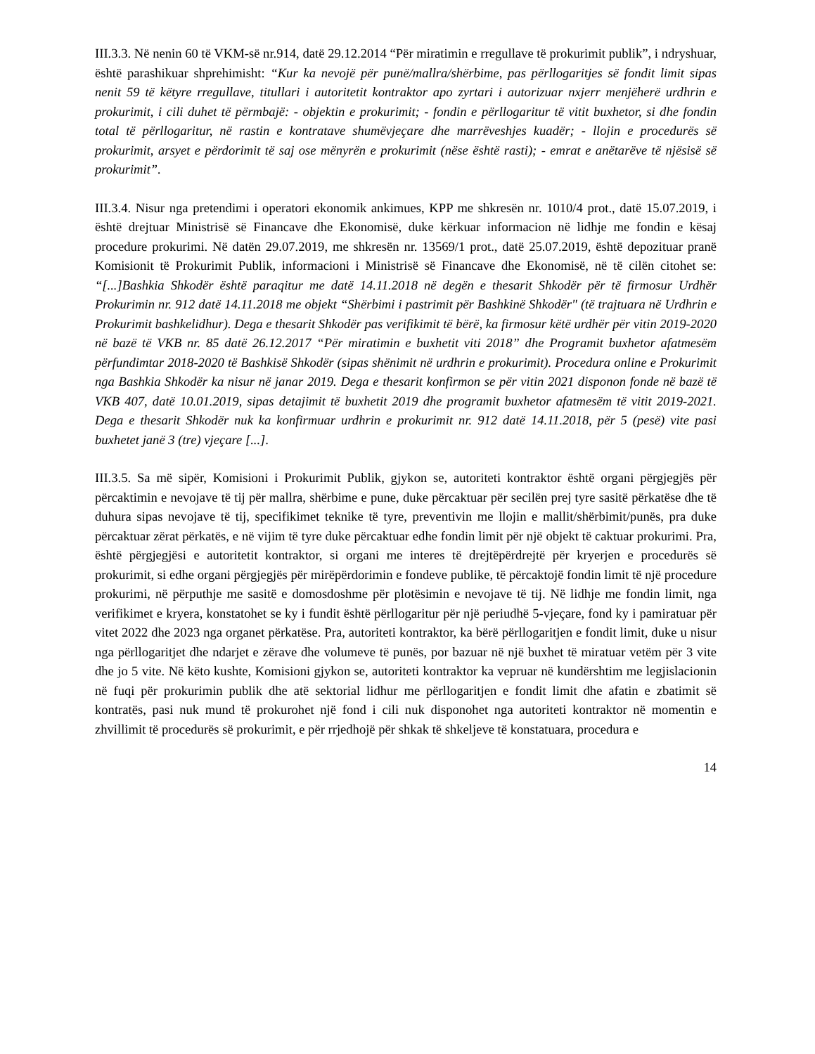III.3.3. Në nenin 60 të VKM-së nr.914, datë 29.12.2014 “Për miratimin e rregullave të prokurimit publik”, i ndryshuar, është parashikuar shprehimisht: “Kur ka nevojë për punë/mallra/shërbime, pas përllogaritjes së fondit limit sipas nenit 59 të këtyre rregullave, titullari i autoritetit kontraktor apo zyrtari i autorizuar nxjerr menjëherë urdhrin e prokurimit, i cili duhet të përmbajë: - objektin e prokurimit; - fondin e përllogaritur të vitit buxhetor, si dhe fondin total të përllogaritur, në rastin e kontratave shumëvjeçare dhe marrëveshjes kuadër; - llojin e procedurës së prokurimit, arsyet e përdorimit të saj ose mënyrën e prokurimit (nëse është rasti); - emrat e anëtarëve të njësisë së prokurimit”.
III.3.4. Nisur nga pretendimi i operatori ekonomik ankimues, KPP me shkresën nr. 1010/4 prot., datë 15.07.2019, i është drejtuar Ministrisë së Financave dhe Ekonomisë, duke kërkuar informacion në lidhje me fondin e kësaj procedure prokurimi. Në datën 29.07.2019, me shkresën nr. 13569/1 prot., datë 25.07.2019, është depozituar pranë Komisionit të Prokurimit Publik, informacioni i Ministrisë së Financave dhe Ekonomisë, në të cilën citohet se: “[...]Bashkia Shkodër është paraqitur me datë 14.11.2018 në degën e thesarit Shkodër për të firmosur Urdhër Prokurimin nr. 912 datë 14.11.2018 me objekt “Shërbimi i pastrimit për Bashkinë Shkodër" (të trajtuara në Urdhrin e Prokurimit bashkelidhur). Dega e thesarit Shkodër pas verifikimit të bërë, ka firmosur këtë urdhër për vitin 2019-2020 në bazë të VKB nr. 85 datë 26.12.2017 “Për miratimin e buxhetit viti 2018” dhe Programit buxhetor afatmesëm përfundimtar 2018-2020 të Bashkisë Shkodër (sipas shënimit në urdhrin e prokurimit). Procedura online e Prokurimit nga Bashkia Shkodër ka nisur në janar 2019. Dega e thesarit konfirmon se për vitin 2021 disponon fonde në bazë të VKB 407, datë 10.01.2019, sipas detajimit të buxhetit 2019 dhe programit buxhetor afatmesëm të vitit 2019-2021. Dega e thesarit Shkodër nuk ka konfirmuar urdhrin e prokurimit nr. 912 datë 14.11.2018, për 5 (pesë) vite pasi buxhetet janë 3 (tre) vjeçare [...].
III.3.5. Sa më sipër, Komisioni i Prokurimit Publik, gjykon se, autoriteti kontraktor është organi përgjegjës për përcaktimin e nevojave të tij për mallra, shërbime e pune, duke përcaktuar për secilën prej tyre sasitë përkatëse dhe të duhura sipas nevojave të tij, specifikimet teknike të tyre, preventivin me llojin e mallit/shërbimit/punës, pra duke përcaktuar zërat përkatës, e në vijim të tyre duke përcaktuar edhe fondin limit për një objekt të caktuar prokurimi. Pra, është përgjegjësi e autoritetit kontraktor, si organi me interes të drejtëpërdrejtë për kryerjen e procedurës së prokurimit, si edhe organi përgjegjës për mirëpërdorimin e fondeve publike, të përcaktojë fondin limit të një procedure prokurimi, në përputhje me sasitë e domosdoshme për plotësimin e nevojave të tij. Në lidhje me fondin limit, nga verifikimet e kryera, konstatohet se ky i fundit është përllogaritur për një periudhë 5-vjeçare, fond ky i pamiratuar për vitet 2022 dhe 2023 nga organet përkatëse. Pra, autoriteti kontraktor, ka bërë përllogaritjen e fondit limit, duke u nisur nga përllogaritjet dhe ndarjet e zërave dhe volumeve të punës, por bazuar në një buxhet të miratuar vetëm për 3 vite dhe jo 5 vite. Në këto kushte, Komisioni gjykon se, autoriteti kontraktor ka vepruar në kundërshtim me legjislacionin në fuqi për prokurimin publik dhe atë sektorial lidhur me përllogaritjen e fondit limit dhe afatin e zbatimit së kontratës, pasi nuk mund të prokurohet një fond i cili nuk disponohet nga autoriteti kontraktor në momentin e zhvillimit të procedurës së prokurimit, e për rrjedhojë për shkak të shkeljeve të konstatuara, procedura e
14